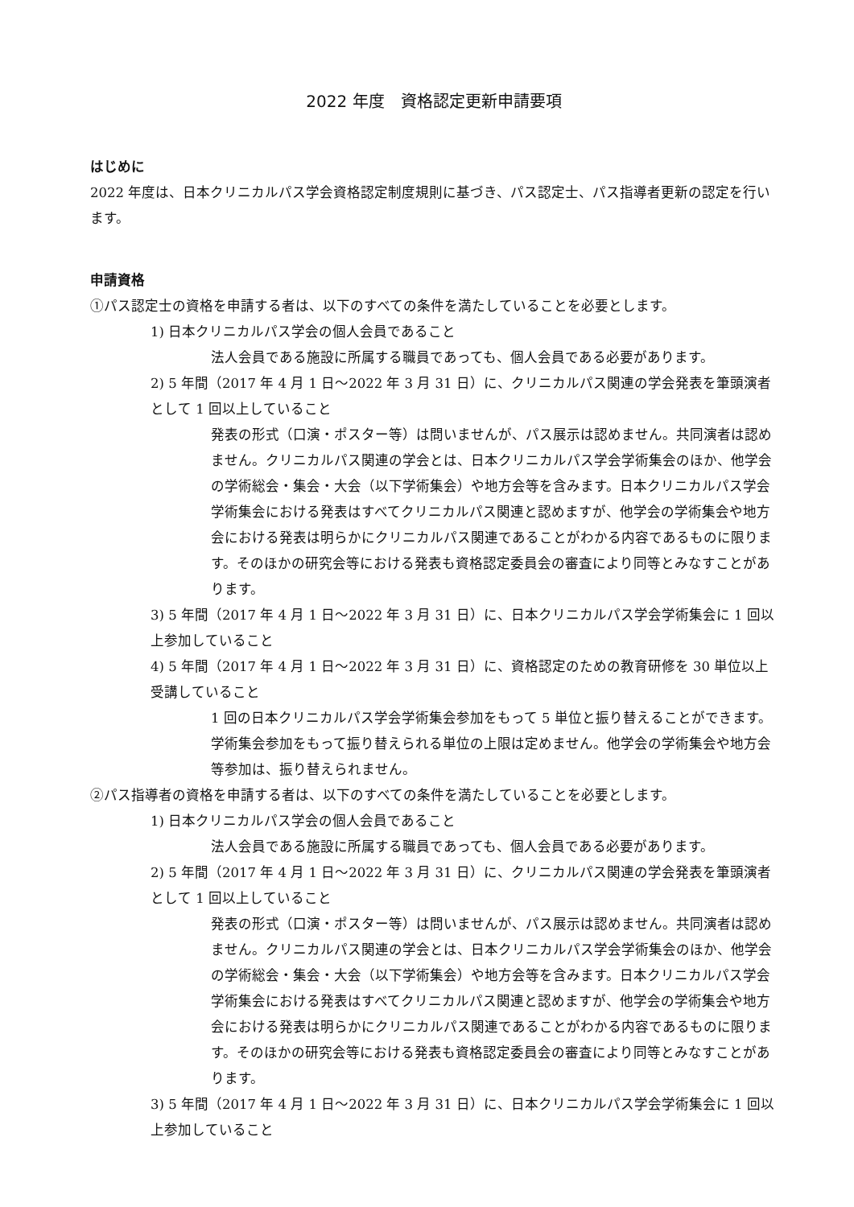2022 年度　資格認定更新申請要項
はじめに
2022 年度は、日本クリニカルパス学会資格認定制度規則に基づき、パス認定士、パス指導者更新の認定を行います。
申請資格
①パス認定士の資格を申請する者は、以下のすべての条件を満たしていることを必要とします。
1) 日本クリニカルパス学会の個人会員であること
法人会員である施設に所属する職員であっても、個人会員である必要があります。
2) 5 年間（2017 年 4 月 1 日～2022 年 3 月 31 日）に、クリニカルパス関連の学会発表を筆頭演者として 1 回以上していること
発表の形式（口演・ポスター等）は問いませんが、パス展示は認めません。共同演者は認めません。クリニカルパス関連の学会とは、日本クリニカルパス学会学術集会のほか、他学会の学術総会・集会・大会（以下学術集会）や地方会等を含みます。日本クリニカルパス学会学術集会における発表はすべてクリニカルパス関連と認めますが、他学会の学術集会や地方会における発表は明らかにクリニカルパス関連であることがわかる内容であるものに限ります。そのほかの研究会等における発表も資格認定委員会の審査により同等とみなすことがあります。
3) 5 年間（2017 年 4 月 1 日～2022 年 3 月 31 日）に、日本クリニカルパス学会学術集会に 1 回以上参加していること
4) 5 年間（2017 年 4 月 1 日～2022 年 3 月 31 日）に、資格認定のための教育研修を 30 単位以上受講していること
1 回の日本クリニカルパス学会学術集会参加をもって 5 単位と振り替えることができます。学術集会参加をもって振り替えられる単位の上限は定めません。他学会の学術集会や地方会等参加は、振り替えられません。
②パス指導者の資格を申請する者は、以下のすべての条件を満たしていることを必要とします。
1) 日本クリニカルパス学会の個人会員であること
法人会員である施設に所属する職員であっても、個人会員である必要があります。
2) 5 年間（2017 年 4 月 1 日～2022 年 3 月 31 日）に、クリニカルパス関連の学会発表を筆頭演者として 1 回以上していること
発表の形式（口演・ポスター等）は問いませんが、パス展示は認めません。共同演者は認めません。クリニカルパス関連の学会とは、日本クリニカルパス学会学術集会のほか、他学会の学術総会・集会・大会（以下学術集会）や地方会等を含みます。日本クリニカルパス学会学術集会における発表はすべてクリニカルパス関連と認めますが、他学会の学術集会や地方会における発表は明らかにクリニカルパス関連であることがわかる内容であるものに限ります。そのほかの研究会等における発表も資格認定委員会の審査により同等とみなすことがあります。
3) 5 年間（2017 年 4 月 1 日～2022 年 3 月 31 日）に、日本クリニカルパス学会学術集会に 1 回以上参加していること